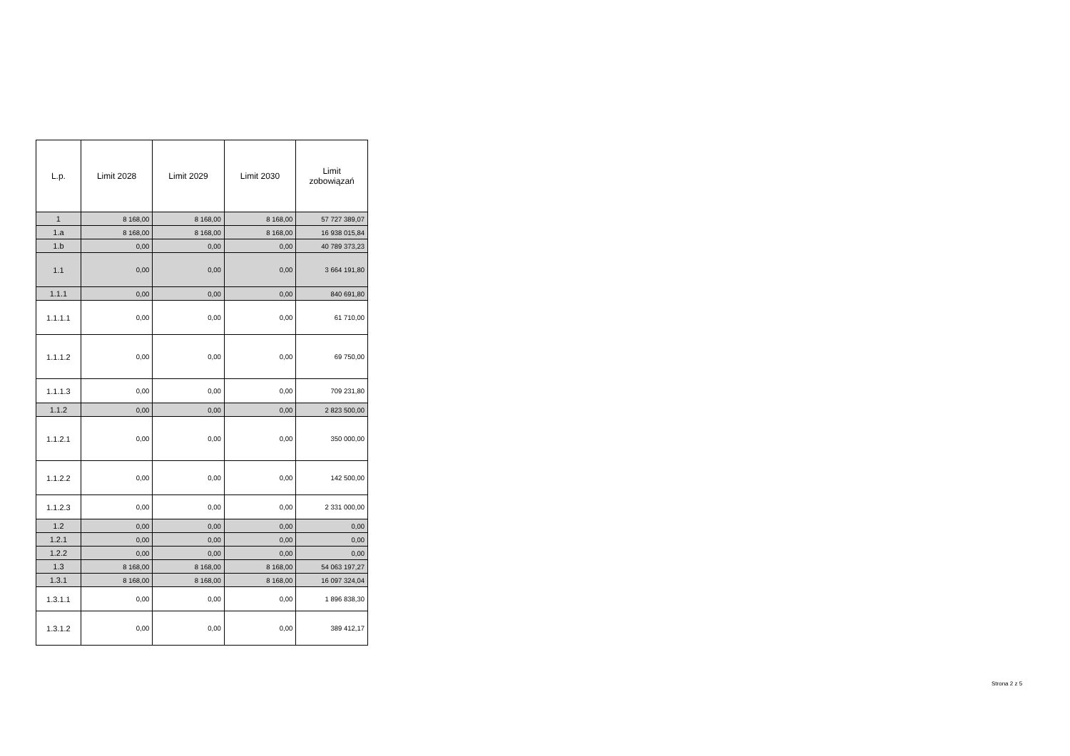| L.p. | Limit 2028 | Limit 2029 | Limit 2030 | Limit zobowiązań |
| --- | --- | --- | --- | --- |
| 1 | 8 168,00 | 8 168,00 | 8 168,00 | 57 727 389,07 |
| 1.a | 8 168,00 | 8 168,00 | 8 168,00 | 16 938 015,84 |
| 1.b | 0,00 | 0,00 | 0,00 | 40 789 373,23 |
| 1.1 | 0,00 | 0,00 | 0,00 | 3 664 191,80 |
| 1.1.1 | 0,00 | 0,00 | 0,00 | 840 691,80 |
| 1.1.1.1 | 0,00 | 0,00 | 0,00 | 61 710,00 |
| 1.1.1.2 | 0,00 | 0,00 | 0,00 | 69 750,00 |
| 1.1.1.3 | 0,00 | 0,00 | 0,00 | 709 231,80 |
| 1.1.2 | 0,00 | 0,00 | 0,00 | 2 823 500,00 |
| 1.1.2.1 | 0,00 | 0,00 | 0,00 | 350 000,00 |
| 1.1.2.2 | 0,00 | 0,00 | 0,00 | 142 500,00 |
| 1.1.2.3 | 0,00 | 0,00 | 0,00 | 2 331 000,00 |
| 1.2 | 0,00 | 0,00 | 0,00 | 0,00 |
| 1.2.1 | 0,00 | 0,00 | 0,00 | 0,00 |
| 1.2.2 | 0,00 | 0,00 | 0,00 | 0,00 |
| 1.3 | 8 168,00 | 8 168,00 | 8 168,00 | 54 063 197,27 |
| 1.3.1 | 8 168,00 | 8 168,00 | 8 168,00 | 16 097 324,04 |
| 1.3.1.1 | 0,00 | 0,00 | 0,00 | 1 896 838,30 |
| 1.3.1.2 | 0,00 | 0,00 | 0,00 | 389 412,17 |
Strona 2 z 5